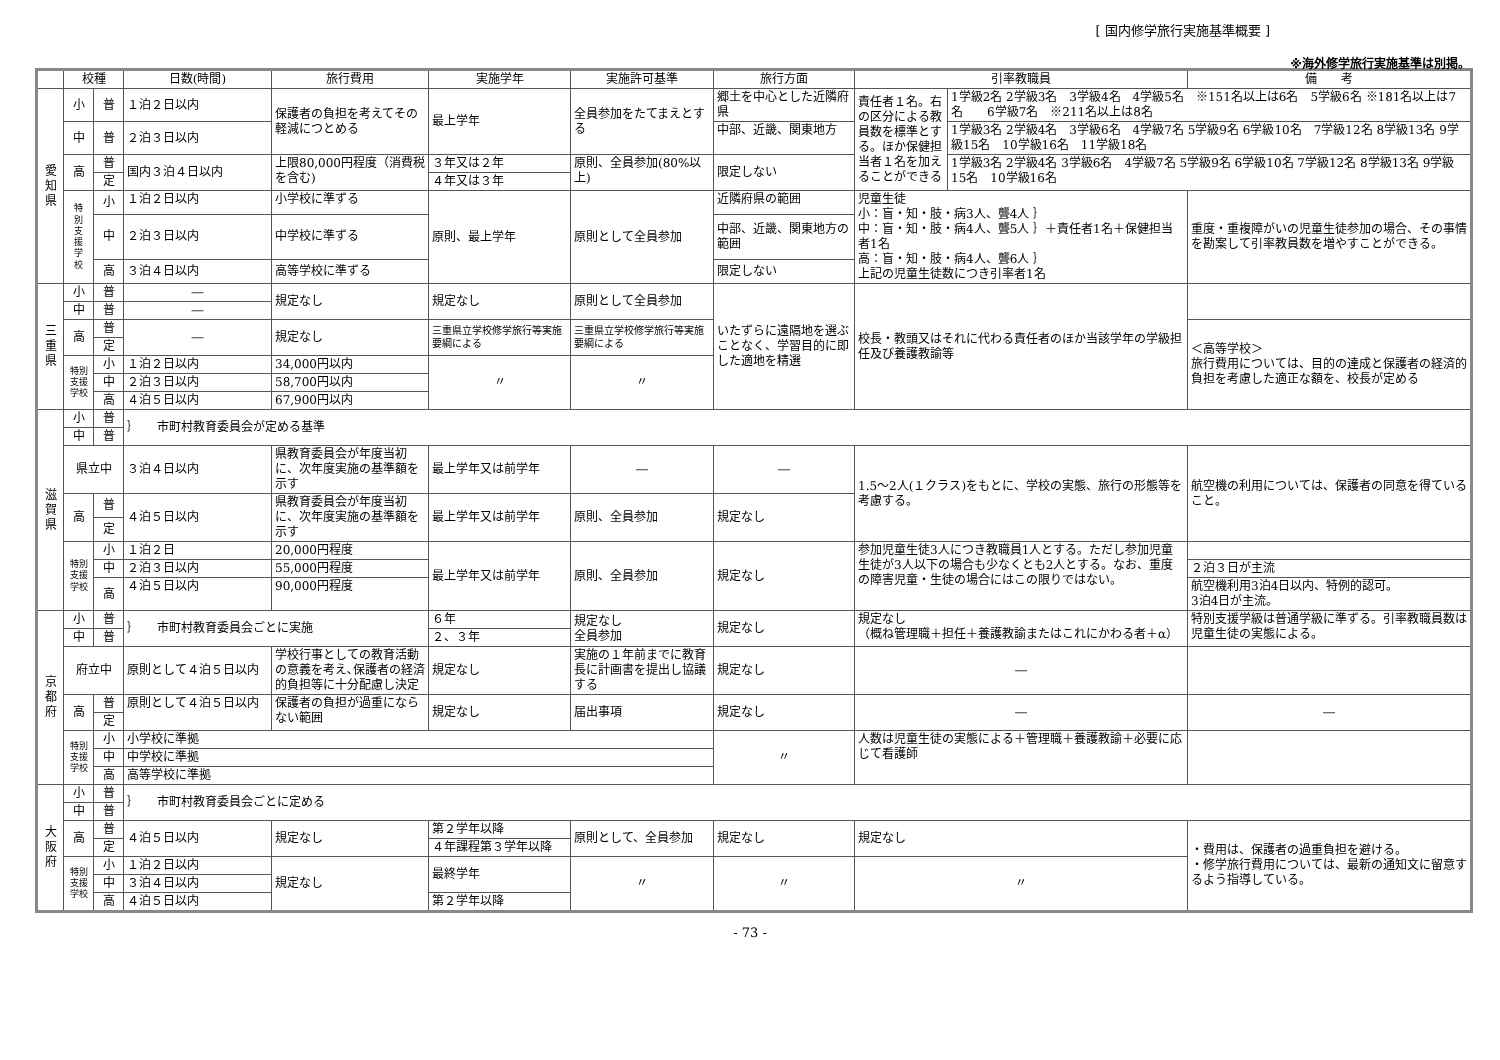[ 国内修学旅行実施基準概要 ]
※海外修学旅行実施基準は別掲。
| | 校種 | | 日数(時間) | 旅行費用 | 実施学年 | 実施許可基準 | 旅行方面 | 引率教職員 | | 備 考 |
| --- | --- | --- | --- | --- | --- | --- | --- | --- | --- | --- |
| 愛 知 県 | 小 | 普 | １泊２日以内 | 保護者の負担を考えてその軽減につとめる | 最上学年 | 全員参加をたてまえとする | 郷土を中心とした近隣府県 | 責任者１名。右の区分による教員数を標準とする。ほか保健担当者１名を加えることができる | 1学級2名 2学級3名 3学級4名 4学級5名 ※151名以上は6名 5学級6名 ※181名以上は7名 6学級7名 ※211名以上は8名 | |
| | 中 | 普 | ２泊３日以内 | | | | 中部、近畿、関東地方 | | 1学級3名 2学級4名 3学級6名 4学級7名 5学級9名 6学級10名 7学級12名 8学級13名 9学級15名 10学級16名 11学級18名 | |
| | 高 | 普 | 国内３泊４日以内 | 上限80,000円程度（消費税を含む) | ３年又は２年 | 原則、全員参加(80%以上) | 限定しない | | 1学級3名 2学級4名 3学級6名 4学級7名 5学級9名 6学級10名 7学級12名 8学級13名 9学級15名 10学級16名 | |
| | | 定 | | | ４年又は３年 | | | | | |
| | 特 別 支 援 学 校 | 小 | １泊２日以内 | 小学校に準ずる | 原則、最上学年 | 原則として全員参加 | 近隣府県の範囲 | 児童生徒 小：盲・知・肢・病3人、聾4人 ｝ 中：盲・知・肢・病4人、聾5人 ｝＋責任者1名＋保健担当者1名 高：盲・知・肢・病4人、聾6人 ｝ 上記の児童生徒数につき引率者1名 | | 重度・重複障がいの児童生徒参加の場合、その事情を勘案して引率教員数を増やすことができる。 |
| | | 中 | ２泊３日以内 | 中学校に準ずる | | | 中部、近畿、関東地方の範囲 | | | |
| | | 高 | ３泊４日以内 | 高等学校に準ずる | | | 限定しない | | | |
| 三 重 県 | 小 | 普 | ― | 規定なし | 規定なし | 原則として全員参加 | いたずらに遠隔地を選ぶことなく、学習目的に即した適地を精選 | 校長・教頭又はそれに代わる責任者のほか当該学年の学級担任及び養護教諭等 | | |
| | 中 | 普 | ― | | | | | | | |
| | 高 | 普 | ― | 規定なし | 三重県立学校修学旅行等実施要綱による | 三重県立学校修学旅行等実施要綱による | | | | ＜高等学校＞ 旅行費用については、目的の達成と保護者の経済的負担を考慮した適正な額を、校長が定める |
| | | 定 | | | | | | | | |
| | 特別支援学校 | 小 | １泊２日以内 | 34,000円以内 | 〃 | 〃 | | | | |
| | | 中 | ２泊３日以内 | 58,700円以内 | | | | | | |
| | | 高 | ４泊５日以内 | 67,900円以内 | | | | | | |
| 滋 賀 県 | 小 | 普 | ｝ 市町村教育委員会が定める基準 | | | | | | | |
| | 中 | 普 | | | | | | | | |
| | 県立中 | | ３泊４日以内 | 県教育委員会が年度当初に、次年度実施の基準額を示す | 最上学年又は前学年 | ― | ― | 1.5～2人(１クラス)をもとに、学校の実態、旅行の形態等を考慮する。 | | 航空機の利用については、保護者の同意を得ていること。 |
| | 高 | 普 | ４泊５日以内 | 県教育委員会が年度当初に、次年度実施の基準額を示す | 最上学年又は前学年 | 原則、全員参加 | 規定なし | | | |
| | | 定 | | | | | | | | |
| | 特別支援学校 | 小 | １泊２日 | 20,000円程度 | 最上学年又は前学年 | 原則、全員参加 | 規定なし | 参加児童生徒3人につき教職員1人とする。ただし参加児童生徒が3人以下の場合も少なくとも2人とする。なお、重度の障害児童・生徒の場合にはこの限りではない。 | | |
| | | 中 | ２泊３日以内 | 55,000円程度 | | | | | | ２泊３日が主流 |
| | | 高 | ４泊５日以内 | 90,000円程度 | | | | | | 航空機利用3泊4日以内、特例的認可。 3泊4日が主流。 |
| 京 都 府 | 小 | 普 | ｝ 市町村教育委員会ごとに実施 | | ６年 | 規定なし 全員参加 | 規定なし | 規定なし （概ね管理職＋担任＋養護教諭またはこれにかわる者＋α） | | 特別支援学級は普通学級に準ずる。引率教職員数は児童生徒の実態による。 |
| | 中 | 普 | | | ２、３年 | | | | | |
| | 府立中 | | 原則として４泊５日以内 | 学校行事としての教育活動の意義を考え､保護者の経済的負担等に十分配慮し決定 | 規定なし | 実施の１年前までに教育長に計画書を提出し協議する | 規定なし | ― | | |
| | 高 | 普 | 原則として４泊５日以内 | 保護者の負担が過重にならない範囲 | 規定なし | 届出事項 | 規定なし | ― | | ― |
| | | 定 | | | | | | | | |
| | 特別支援学校 | 小 | 小学校に準拠 | | | | 〃 | 人数は児童生徒の実態による＋管理職＋養護教諭＋必要に応じて看護師 | | |
| | | 中 | 中学校に準拠 | | | | | | | |
| | | 高 | 高等学校に準拠 | | | | | | | |
| 大 阪 府 | 小 | 普 | ｝ 市町村教育委員会ごとに定める | | | | | | | |
| | 中 | 普 | | | | | | | | |
| | 高 | 普 | ４泊５日以内 | 規定なし | 第２学年以降 | 原則として、全員参加 | 規定なし | 規定なし | | ・費用は、保護者の過重負担を避ける。 ・修学旅行費用については、最新の通知文に留意するよう指導している。 |
| | | 定 | | | ４年課程第３学年以降 | | | | | |
| | 特別支援学校 | 小 | １泊２日以内 | 規定なし | 最終学年 | 〃 | 〃 | 〃 | | |
| | | 中 | ３泊４日以内 | | | | | | | |
| | | 高 | ４泊５日以内 | | 第２学年以降 | | | | | |
- 73 -